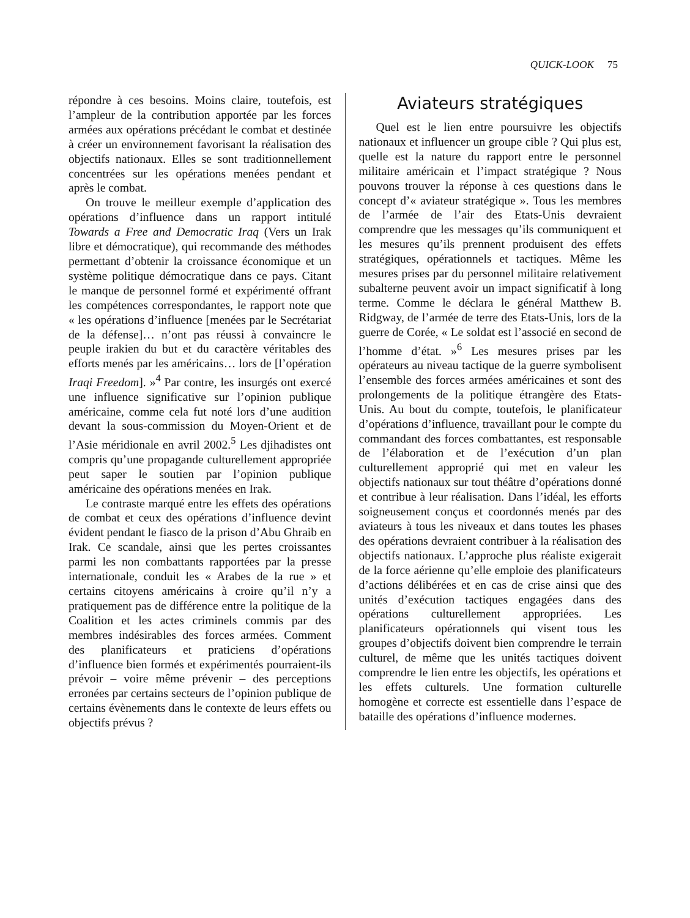QUICK-LOOK 75
répondre à ces besoins. Moins claire, toutefois, est l’ampleur de la contribution apportée par les forces armées aux opérations précédant le combat et destinée à créer un environnement favorisant la réalisation des objectifs nationaux. Elles se sont traditionnellement concentrées sur les opérations menées pendant et après le combat.
On trouve le meilleur exemple d’application des opérations d’influence dans un rapport intitulé Towards a Free and Democratic Iraq (Vers un Irak libre et démocratique), qui recommande des méthodes permettant d’obtenir la croissance économique et un système politique démocratique dans ce pays. Citant le manque de personnel formé et expérimenté offrant les compétences correspondantes, le rapport note que « les opérations d’influence [menées par le Secrétariat de la défense]… n’ont pas réussi à convaincre le peuple irakien du but et du caractère véritables des efforts menés par les américains… lors de [l’opération Iraqi Freedom]. »<sup>4</sup> Par contre, les insurgés ont exercé une influence significative sur l’opinion publique américaine, comme cela fut noté lors d’une audition devant la sous-commission du Moyen-Orient et de l’Asie méridionale en avril 2002.<sup>5</sup> Les djihadistes ont compris qu’une propagande culturellement appropriée peut saper le soutien par l’opinion publique américaine des opérations menées en Irak.
Le contraste marqué entre les effets des opérations de combat et ceux des opérations d’influence devint évident pendant le fiasco de la prison d’Abu Ghraib en Irak. Ce scandale, ainsi que les pertes croissantes parmi les non combattants rapportées par la presse internationale, conduit les « Arabes de la rue » et certains citoyens américains à croire qu’il n’y a pratiquement pas de différence entre la politique de la Coalition et les actes criminels commis par des membres indésirables des forces armées. Comment des planificateurs et praticiens d’opérations d’influence bien formés et expérimentés pourraient-ils prévoir – voire même prévenir – des perceptions erronées par certains secteurs de l’opinion publique de certains évènements dans le contexte de leurs effets ou objectifs prévus ?
Aviateurs stratégiques
Quel est le lien entre poursuivre les objectifs nationaux et influencer un groupe cible ? Qui plus est, quelle est la nature du rapport entre le personnel militaire américain et l’impact stratégique ? Nous pouvons trouver la réponse à ces questions dans le concept d’« aviateur stratégique ». Tous les membres de l’armée de l’air des Etats-Unis devraient comprendre que les messages qu’ils communiquent et les mesures qu’ils prennent produisent des effets stratégiques, opérationnels et tactiques. Même les mesures prises par du personnel militaire relativement subalterne peuvent avoir un impact significatif à long terme. Comme le déclara le général Matthew B. Ridgway, de l’armée de terre des Etats-Unis, lors de la guerre de Corée, « Le soldat est l’associé en second de l’homme d’état. »<sup>6</sup> Les mesures prises par les opérateurs au niveau tactique de la guerre symbolisent l’ensemble des forces armées américaines et sont des prolongements de la politique étrangère des Etats-Unis. Au bout du compte, toutefois, le planificateur d’opérations d’influence, travaillant pour le compte du commandant des forces combattantes, est responsable de l’élaboration et de l’exécution d’un plan culturellement approprié qui met en valeur les objectifs nationaux sur tout théâtre d’opérations donné et contribue à leur réalisation. Dans l’idéal, les efforts soigneusement conçus et coordonnés menés par des aviateurs à tous les niveaux et dans toutes les phases des opérations devraient contribuer à la réalisation des objectifs nationaux. L’approche plus réaliste exigerait de la force aérienne qu’elle emploie des planificateurs d’actions délibérées et en cas de crise ainsi que des unités d’exécution tactiques engagées dans des opérations culturellement appropriées. Les planificateurs opérationnels qui visent tous les groupes d’objectifs doivent bien comprendre le terrain culturel, de même que les unités tactiques doivent comprendre le lien entre les objectifs, les opérations et les effets culturels. Une formation culturelle homogène et correcte est essentielle dans l’espace de bataille des opérations d’influence modernes.